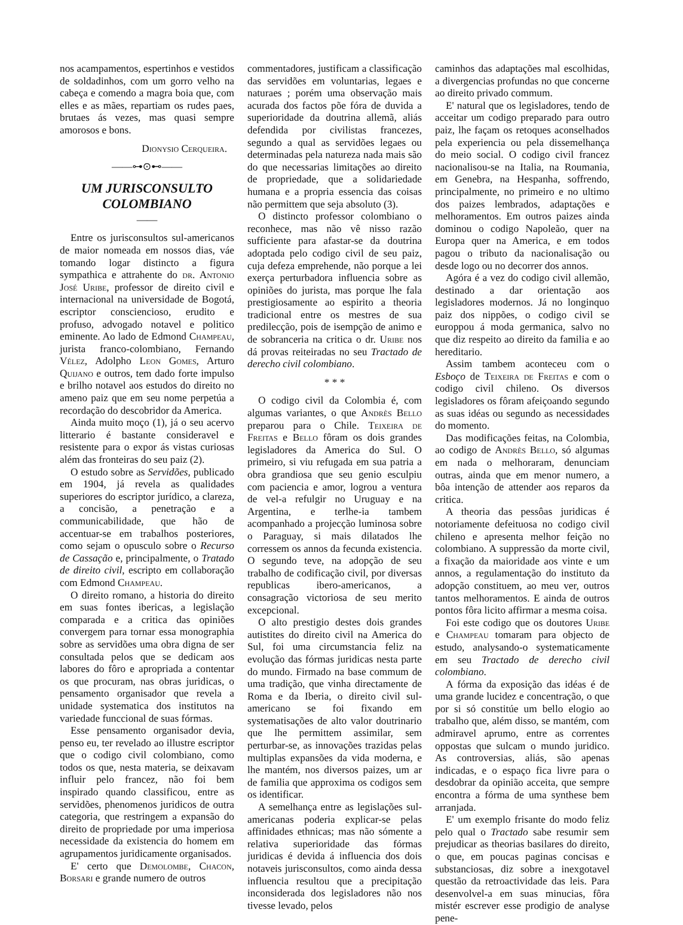nos acampamentos, espertinhos e vestidos de soldadinhos, com um gorro velho na cabeça e comendo a magra boia que, com elles e as mães, repartiam os rudes paes, brutaes ás vezes, mas quasi sempre amorosos e bons.
Dionysio Cerqueira.
——⊶⊙⊷——
UM JURISCONSULTO COLOMBIANO
——
Entre os jurisconsultos sul-americanos de maior nomeada em nossos dias, váe tomando logar distincto a figura sympathica e attrahente do dr. Antonio José Uribe, professor de direito civil e internacional na universidade de Bogotá, escriptor consciencioso, erudito e profuso, advogado notavel e politico eminente. Ao lado de Edmond Champeau, jurista franco-colombiano, Fernando Vélez, Adolpho Leon Gomes, Arturo Quijano e outros, tem dado forte impulso e brilho notavel aos estudos do direito no ameno paiz que em seu nome perpetúa a recordação do descobridor da America.
Ainda muito moço (1), já o seu acervo litterario é bastante consideravel e resistente para o expor ás vistas curiosas além das fronteiras do seu paiz (2).
O estudo sobre as Servidões, publicado em 1904, já revela as qualidades superiores do escriptor jurídico, a clareza, a concisão, a penetração e a communicabilidade, que hão de accentuar-se em trabalhos posteriores, como sejam o opusculo sobre o Recurso de Cassação e, principalmente, o Tratado de direito civil, escripto em collaboração com Edmond Champeau.
O direito romano, a historia do direito em suas fontes ibericas, a legislação comparada e a critica das opiniões convergem para tornar essa monographia sobre as servidões uma obra digna de ser consultada pelos que se dedicam aos labores do fôro e apropriada a contentar os que procuram, nas obras juridicas, o pensamento organisador que revela a unidade systematica dos institutos na variedade funccional de suas fórmas.
Esse pensamento organisador devia, penso eu, ter revelado ao illustre escriptor que o codigo civil colombiano, como todos os que, nesta materia, se deixavam influir pelo francez, não foi bem inspirado quando classificou, entre as servidões, phenomenos juridicos de outra categoria, que restringem a expansão do direito de propriedade por uma imperiosa necessidade da existencia do homem em agrupamentos juridicamente organisados.
E' certo que Demolombe, Chacon, Borsari e grande numero de outros
commentadores, justificam a classificação das servidões em voluntarias, legaes e naturaes ; porém uma observação mais acurada dos factos põe fóra de duvida a superioridade da doutrina allemã, aliás defendida por civilistas francezes, segundo a qual as servidões legaes ou determinadas pela natureza nada mais são do que necessarias limitações ao direito de propriedade, que a solidariedade humana e a propria essencia das coisas não permittem que seja absoluto (3).
O distincto professor colombiano o reconhece, mas não vê nisso razão sufficiente para afastar-se da doutrina adoptada pelo codigo civil de seu paiz, cuja defeza emprehende, não porque a lei exerça perturbadora influencia sobre as opiniões do jurista, mas porque lhe fala prestigiosamente ao espirito a theoria tradicional entre os mestres de sua predilecção, pois de isempção de animo e de sobranceria na critica o dr. Uribe nos dá provas reiteiradas no seu Tractado de derecho civil colombiano.
* * *
O codigo civil da Colombia é, com algumas variantes, o que Andrès Bello preparou para o Chile. Teixeira de Freitas e Bello fôram os dois grandes legisladores da America do Sul. O primeiro, si viu refugada em sua patria a obra grandiosa que seu genio esculpiu com paciencia e amor, logrou a ventura de vel-a refulgir no Uruguay e na Argentina, e terlhe-ia tambem acompanhado a projecção luminosa sobre o Paraguay, si mais dilatados lhe corressem os annos da fecunda existencia. O segundo teve, na adopção de seu trabalho de codificação civil, por diversas republicas ibero-americanos, a consagração victoriosa de seu merito excepcional.
O alto prestigio destes dois grandes autistites do direito civil na America do Sul, foi uma circumstancia feliz na evolução das fórmas juridicas nesta parte do mundo. Firmado na base commum de uma tradição, que vinha directamente de Roma e da Iberia, o direito civil sul-americano se foi fixando em systematisações de alto valor doutrinario que lhe permittem assimilar, sem perturbar-se, as innovações trazidas pelas multiplas expansões da vida moderna, e lhe mantém, nos diversos paizes, um ar de familia que approxima os codigos sem os identificar.
A semelhança entre as legislações sul-americanas poderia explicar-se pelas affinidades ethnicas; mas não sómente a relativa superioridade das fórmas juridicas é devida á influencia dos dois notaveis jurisconsultos, como ainda dessa influencia resultou que a precipitação inconsiderada dos legisladores não nos tivesse levado, pelos
caminhos das adaptações mal escolhidas, a divergencias profundas no que concerne ao direito privado commum.
E' natural que os legisladores, tendo de acceitar um codigo preparado para outro paiz, lhe façam os retoques aconselhados pela experiencia ou pela dissemelhança do meio social. O codigo civil francez nacionalisou-se na Italia, na Roumania, em Genebra, na Hespanha, soffrendo, principalmente, no primeiro e no ultimo dos paizes lembrados, adaptações e melhoramentos. Em outros paizes ainda dominou o codigo Napoleão, quer na Europa quer na America, e em todos pagou o tributo da nacionalisação ou desde logo ou no decorrer dos annos.
Agóra é a vez do codigo civil allemão, destinado a dar orientação aos legisladores modernos. Já no longinquo paiz dos nippões, o codigo civil se europpou á moda germanica, salvo no que diz respeito ao direito da familia e ao hereditario.
Assim tambem aconteceu com o Esboço de Teixeira de Freitas e com o codigo civil chileno. Os diversos legisladores os fôram afeiçoando segundo as suas idéas ou segundo as necessidades do momento.
Das modificações feitas, na Colombia, ao codigo de Andrès Bello, só algumas em nada o melhoraram, denunciam outras, ainda que em menor numero, a bôa intenção de attender aos reparos da critica.
A theoria das pessôas juridicas é notoriamente defeituosa no codigo civil chileno e apresenta melhor feição no colombiano. A suppressão da morte civil, a fixação da maioridade aos vinte e um annos, a regulamentação do instituto da adopção constituem, ao meu ver, outros tantos melhoramentos. E ainda de outros pontos fôra licito affirmar a mesma coisa.
Foi este codigo que os doutores Uribe e Champeau tomaram para objecto de estudo, analysando-o systematicamente em seu Tractado de derecho civil colombiano.
A fórma da exposição das idéas é de uma grande lucidez e concentração, o que por si só constitúe um bello elogio ao trabalho que, além disso, se mantém, com admiravel aprumo, entre as correntes oppostas que sulcam o mundo juridico. As controversias, aliás, são apenas indicadas, e o espaço fica livre para o desdobrar da opinião acceita, que sempre encontra a fórma de uma synthese bem arranjada.
E' um exemplo frisante do modo feliz pelo qual o Tractado sabe resumir sem prejudicar as theorias basilares do direito, o que, em poucas paginas concisas e substanciosas, diz sobre a inexgotavel questão da retroactividade das leis. Para desenvolvel-a em suas minucias, fôra mistér escrever esse prodigio de analyse pene-